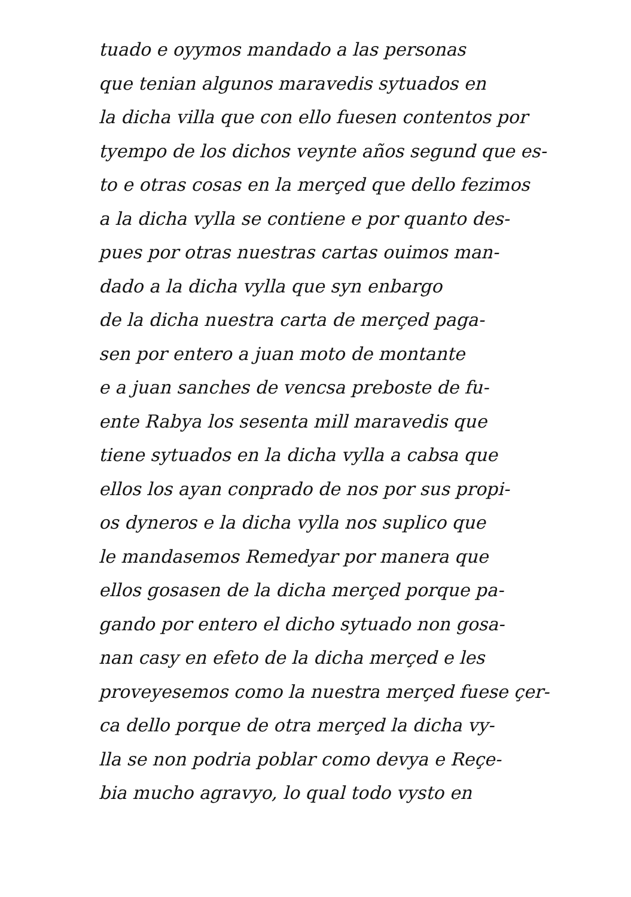tuado e oyymos mandado a las personas
que tenian algunos maravedis sytuados en
la dicha villa que con ello fuesen contentos por
tyempo de los dichos veynte años segund que es-
to e otras cosas en la merçed que dello fezimos
a la dicha vylla se contiene e por quanto des-
pues por otras nuestras cartas ouimos man-
dado a la dicha vylla que syn enbargo
de la dicha nuestra carta de merçed paga-
sen por entero a juan moto de montante
e a juan sanches de vencsa preboste de fu-
ente Rabya los sesenta mill maravedis que
tiene sytuados en la dicha vylla a cabsa que
ellos los ayan conprado de nos por sus propi-
os dyneros e la dicha vylla nos suplico que
le mandasemos Remedyar por manera que
ellos gosasen de la dicha merçed porque pa-
gando por entero el dicho sytuado non gosa-
nan casy en efeto de la dicha merçed e les
proveyesemos como la nuestra merçed fuese çer-
ca dello porque de otra merçed la dicha vy-
lla se non podria poblar como devya e Reçe-
bia mucho agravyo, lo qual todo vysto en